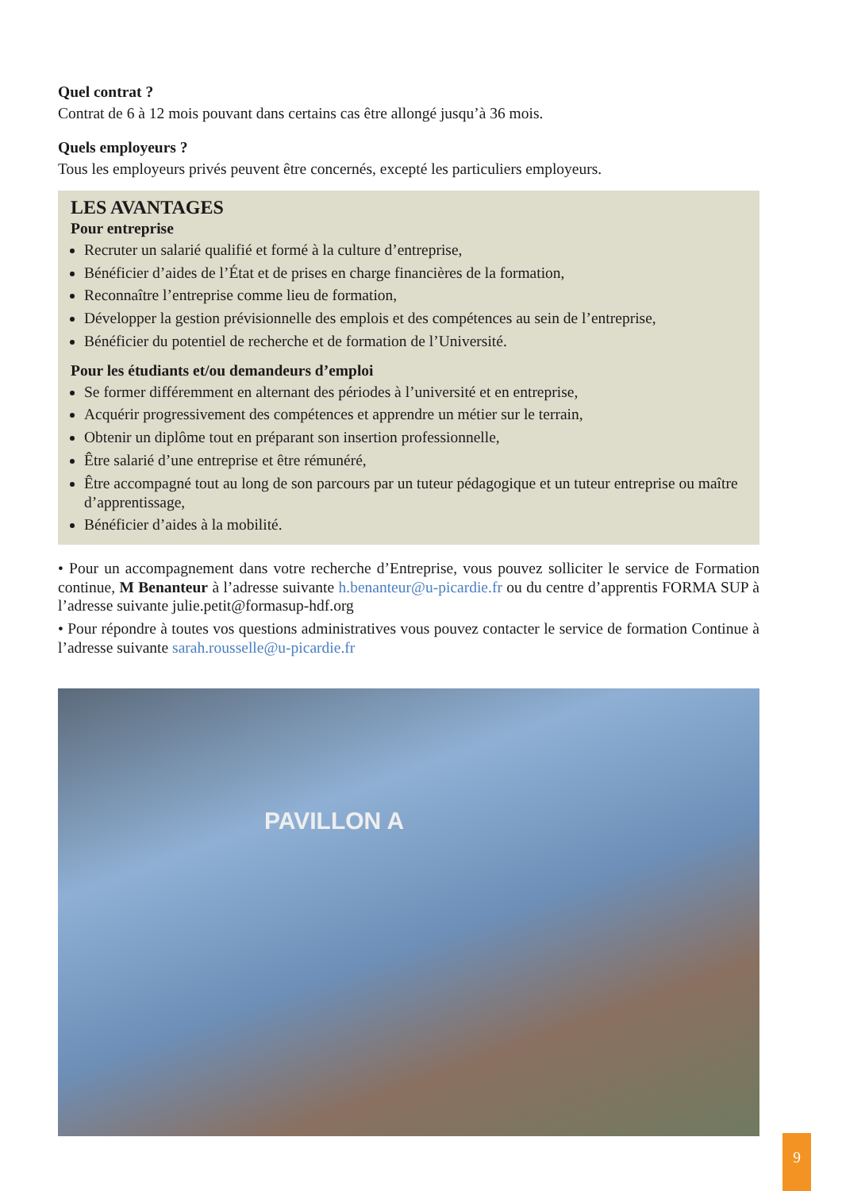Quel contrat ?
Contrat de 6 à 12 mois pouvant dans certains cas être allongé jusqu’à 36 mois.
Quels employeurs ?
Tous les employeurs privés peuvent être concernés, excepté les particuliers employeurs.
LES AVANTAGES
Pour entreprise
Recruter un salarié qualifié et formé à la culture d’entreprise,
Bénéficier d’aides de l’État et de prises en charge financières de la formation,
Reconnaître l’entreprise comme lieu de formation,
Développer la gestion prévisionnelle des emplois et des compétences au sein de l’entreprise,
Bénéficier du potentiel de recherche et de formation de l’Université.
Pour les étudiants et/ou demandeurs d’emploi
Se former différemment en alternant des périodes à l’université et en entreprise,
Acquérir progressivement des compétences et apprendre un métier sur le terrain,
Obtenir un diplôme tout en préparant son insertion professionnelle,
Être salarié d’une entreprise et être rémunéré,
Être accompagné tout au long de son parcours par un tuteur pédagogique et un tuteur entreprise ou maître d’apprentissage,
Bénéficier d’aides à la mobilité.
• Pour un accompagnement dans votre recherche d’Entreprise, vous pouvez solliciter le service de Formation continue, M Benanteur à l’adresse suivante h.benanteur@u-picardie.fr ou du centre d’apprentis FORMA SUP à l’adresse suivante julie.petit@formasup-hdf.org
• Pour répondre à toutes vos questions administratives vous pouvez contacter le service de formation Continue à l’adresse suivante sarah.rousselle@u-picardie.fr
PAVILLON A
9